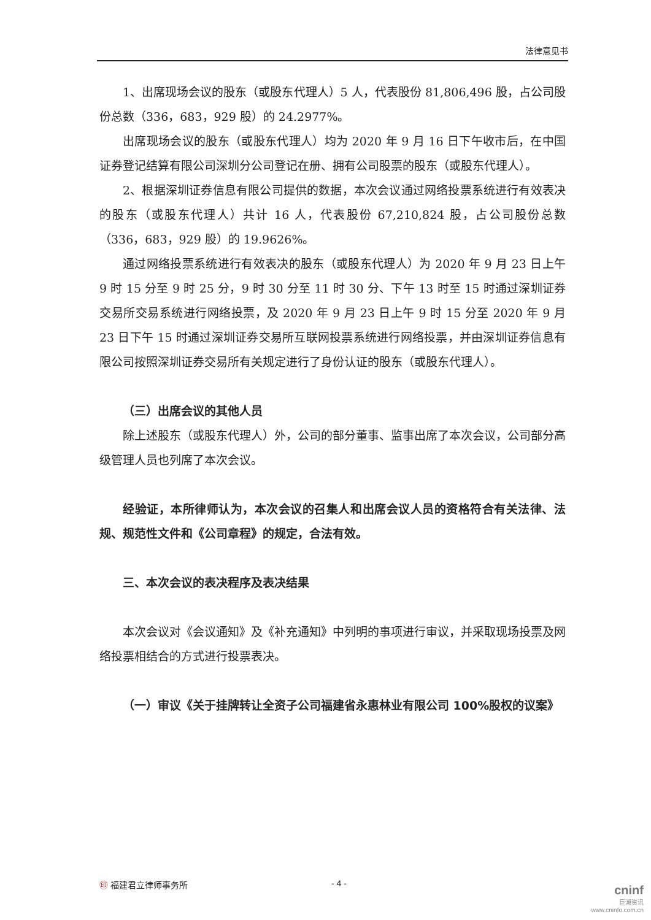法律意见书
1、出席现场会议的股东（或股东代理人）5 人，代表股份 81,806,496 股，占公司股份总数（336，683，929 股）的 24.2977%。
出席现场会议的股东（或股东代理人）均为 2020 年 9 月 16 日下午收市后，在中国证券登记结算有限公司深圳分公司登记在册、拥有公司股票的股东（或股东代理人）。
2、根据深圳证券信息有限公司提供的数据，本次会议通过网络投票系统进行有效表决的股东（或股东代理人）共计 16 人，代表股份 67,210,824 股，占公司股份总数（336，683，929 股）的 19.9626%。
通过网络投票系统进行有效表决的股东（或股东代理人）为 2020 年 9 月 23 日上午 9 时 15 分至 9 时 25 分，9 时 30 分至 11 时 30 分、下午 13 时至 15 时通过深圳证券交易所交易系统进行网络投票，及 2020 年 9 月 23 日上午 9 时 15 分至 2020 年 9 月 23 日下午 15 时通过深圳证券交易所互联网投票系统进行网络投票，并由深圳证券信息有限公司按照深圳证券交易所有关规定进行了身份认证的股东（或股东代理人）。
（三）出席会议的其他人员
除上述股东（或股东代理人）外，公司的部分董事、监事出席了本次会议，公司部分高级管理人员也列席了本次会议。
经验证，本所律师认为，本次会议的召集人和出席会议人员的资格符合有关法律、法规、规范性文件和《公司章程》的规定，合法有效。
三、本次会议的表决程序及表决结果
本次会议对《会议通知》及《补充通知》中列明的事项进行审议，并采取现场投票及网络投票相结合的方式进行投票表决。
（一）审议《关于挂牌转让全资子公司福建省永惠林业有限公司 100%股权的议案》
㊞ 福建君立律师事务所 - 4 -
cninf
巨潮资讯
www.cninfo.com.cn